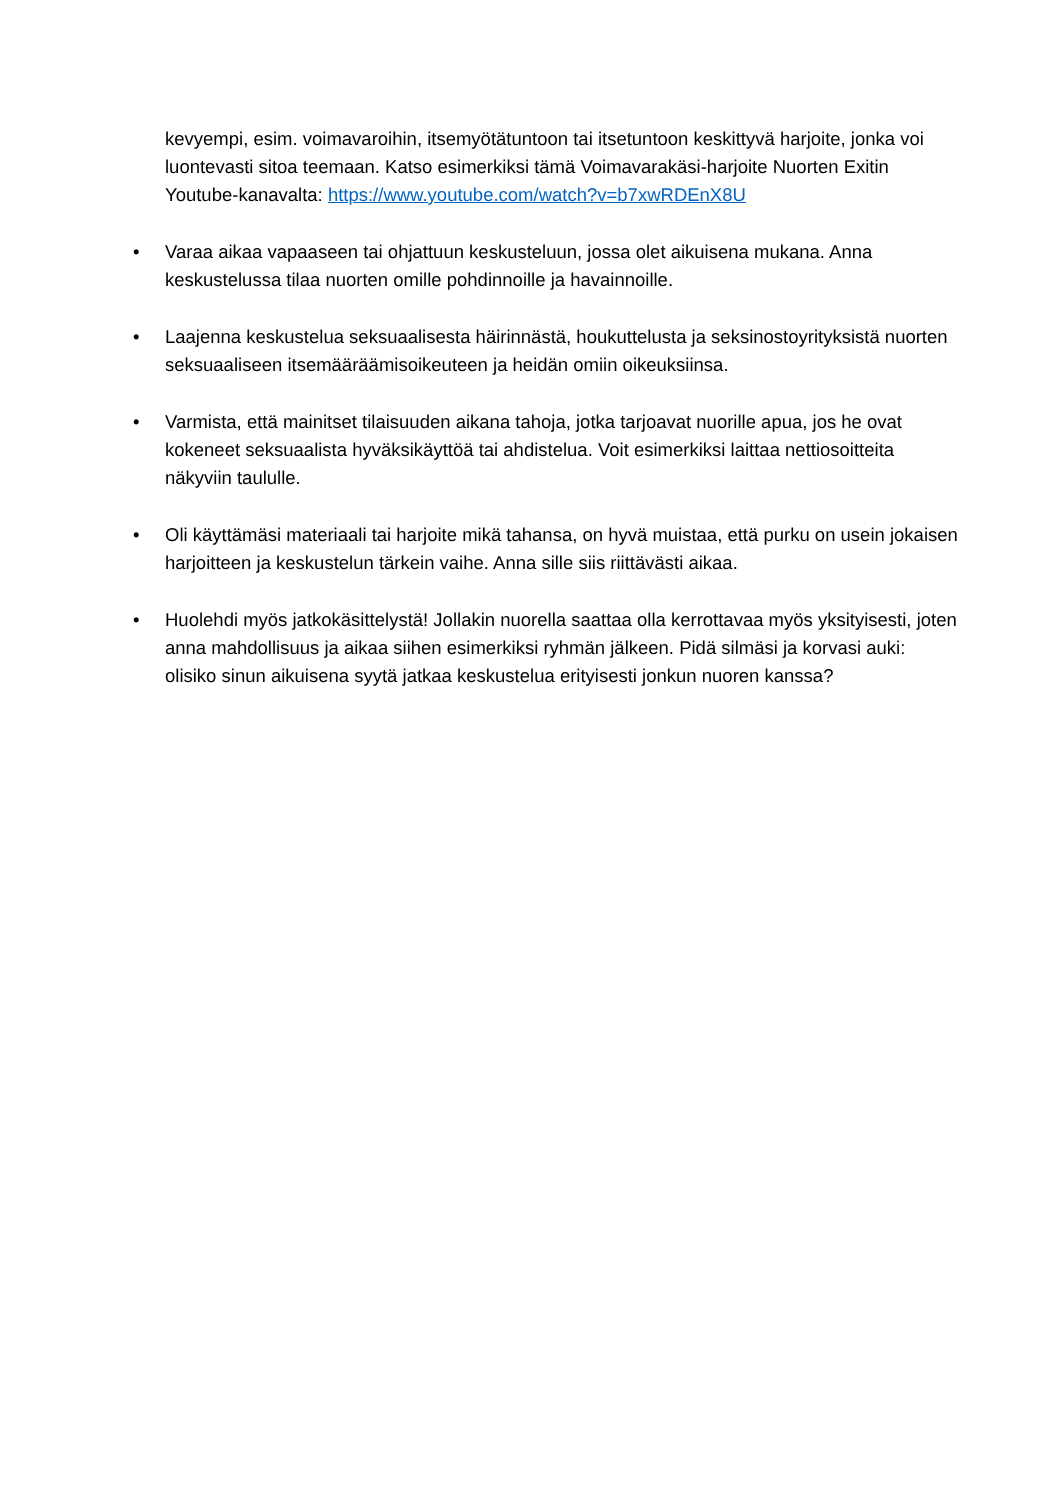kevyempi, esim. voimavaroihin, itsemyötätuntoon tai itsetuntoon keskittyvä harjoite, jonka voi luontevasti sitoa teemaan. Katso esimerkiksi tämä Voimavarakäsi-harjoite Nuorten Exitin Youtube-kanavalta: https://www.youtube.com/watch?v=b7xwRDEnX8U
• Varaa aikaa vapaaseen tai ohjattuun keskusteluun, jossa olet aikuisena mukana. Anna keskustelussa tilaa nuorten omille pohdinnoille ja havainnoille.
• Laajenna keskustelua seksuaalisesta häirinnästä, houkuttelusta ja seksinostoyrityksistä nuorten seksuaaliseen itsemääräämisoikeuteen ja heidän omiin oikeuksiinsa.
• Varmista, että mainitset tilaisuuden aikana tahoja, jotka tarjoavat nuorille apua, jos he ovat kokeneet seksuaalista hyväksikäyttöä tai ahdistelua. Voit esimerkiksi laittaa nettiosoitteita näkyviin taululle.
• Oli käyttämäsi materiaali tai harjoite mikä tahansa, on hyvä muistaa, että purku on usein jokaisen harjoitteen ja keskustelun tärkein vaihe. Anna sille siis riittävästi aikaa.
• Huolehdi myös jatkokäsittelystä! Jollakin nuorella saattaa olla kerrottavaa myös yksityisesti, joten anna mahdollisuus ja aikaa siihen esimerkiksi ryhmän jälkeen. Pidä silmäsi ja korvasi auki: olisiko sinun aikuisena syytä jatkaa keskustelua erityisesti jonkun nuoren kanssa?